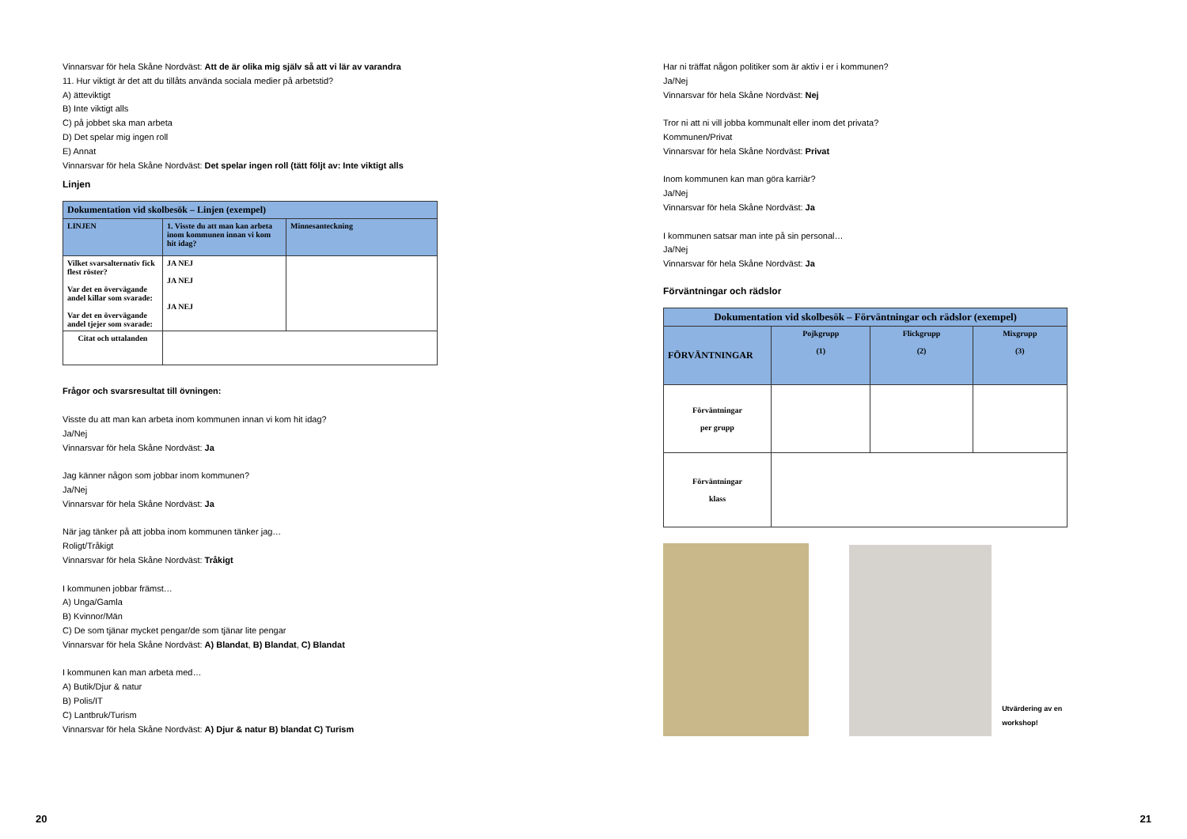Vinnarsvar för hela Skåne Nordväst: Att de är olika mig själv så att vi lär av varandra
11. Hur viktigt är det att du tillåts använda sociala medier på arbetstid?
A) ätteviktigt
B) Inte viktigt alls
C) på jobbet ska man arbeta
D) Det spelar mig ingen roll
E) Annat
Vinnarsvar för hela Skåne Nordväst: Det spelar ingen roll (tätt följt av: Inte viktigt alls
Linjen
| Dokumentation vid skolbesök – Linjen (exempel) | | |
| --- | --- | --- |
| LINJEN | 1. Visste du att man kan arbeta inom kommunen innan vi kom hit idag? | Minnesanteckning |
| Vilket svarsalternativ fick flest röster? Var det en övervägande andel killar som svarade: Var det en övervägande andel tjejer som svarade: | JA NEJ JA NEJ JA NEJ | |
| Citat och uttalanden | | |
Frågor och svarsresultat till övningen:
Visste du att man kan arbeta inom kommunen innan vi kom hit idag?
Ja/Nej
Vinnarsvar för hela Skåne Nordväst: Ja
Jag känner någon som jobbar inom kommunen?
Ja/Nej
Vinnarsvar för hela Skåne Nordväst: Ja
När jag tänker på att jobba inom kommunen tänker jag…
Roligt/Tråkigt
Vinnarsvar för hela Skåne Nordväst: Tråkigt
I kommunen jobbar främst…
A) Unga/Gamla
B) Kvinnor/Män
C) De som tjänar mycket pengar/de som tjänar lite pengar
Vinnarsvar för hela Skåne Nordväst: A) Blandat, B) Blandat, C) Blandat
I kommunen kan man arbeta med…
A) Butik/Djur & natur
B) Polis/IT
C) Lantbruk/Turism
Vinnarsvar för hela Skåne Nordväst: A) Djur & natur B) blandat C) Turism
20
Har ni träffat någon politiker som är aktiv i er i kommunen?
Ja/Nej
Vinnarsvar för hela Skåne Nordväst: Nej
Tror ni att ni vill jobba kommunalt eller inom det privata?
Kommunen/Privat
Vinnarsvar för hela Skåne Nordväst: Privat
Inom kommunen kan man göra karriär?
Ja/Nej
Vinnarsvar för hela Skåne Nordväst: Ja
I kommunen satsar man inte på sin personal…
Ja/Nej
Vinnarsvar för hela Skåne Nordväst: Ja
Förväntningar och rädslor
| Dokumentation vid skolbesök – Förväntningar och rädslor (exempel) | | | |
| --- | --- | --- | --- |
| FÖRVÄNTNINGAR | Pojkgrupp (1) | Flickgrupp (2) | Mixgrupp (3) |
| Förväntningar per grupp | | | |
| Förväntningar klass | | | |
Utvärdering av en
workshop!
21